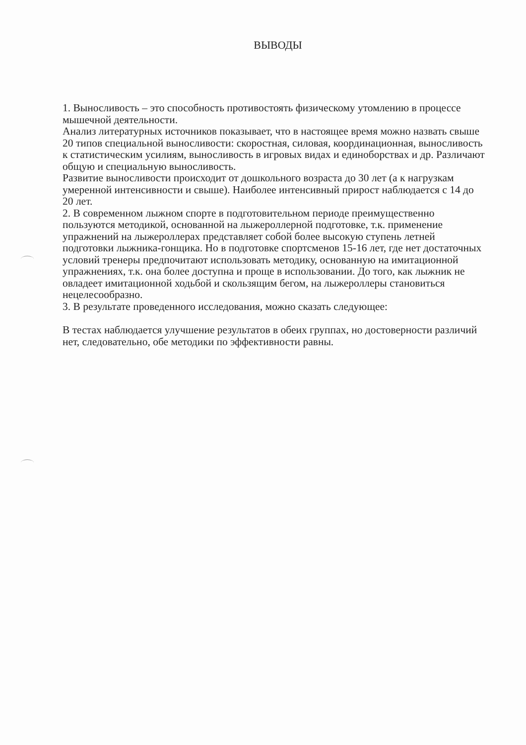ВЫВОДЫ
1. Выносливость – это способность противостоять физическому утомлению в процессе мышечной деятельности.
Анализ литературных источников показывает, что в настоящее время можно назвать свыше 20 типов специальной выносливости: скоростная, силовая, координационная, выносливость к статистическим усилиям, выносливость в игровых видах и единоборствах и др. Различают общую и специальную выносливость.
Развитие выносливости происходит от дошкольного возраста до 30 лет (а к нагрузкам умеренной интенсивности и свыше). Наиболее интенсивный прирост наблюдается с 14 до 20 лет.
2. В современном лыжном спорте в подготовительном периоде преимущественно пользуются методикой, основанной на лыжероллерной подготовке, т.к. применение упражнений на лыжероллерах представляет собой более высокую ступень летней подготовки лыжника-гонщика. Но в подготовке спортсменов 15-16 лет, где нет достаточных условий тренеры предпочитают использовать методику, основанную на имитационной упражнениях, т.к. она более доступна и проще в использовании. До того, как лыжник не овладеет имитационной ходьбой и скользящим бегом, на лыжероллеры становиться нецелесообразно.
3. В результате проведенного исследования, можно сказать следующее:
В тестах наблюдается улучшение результатов в обеих группах, но достоверности различий нет, следовательно, обе методики по эффективности равны.